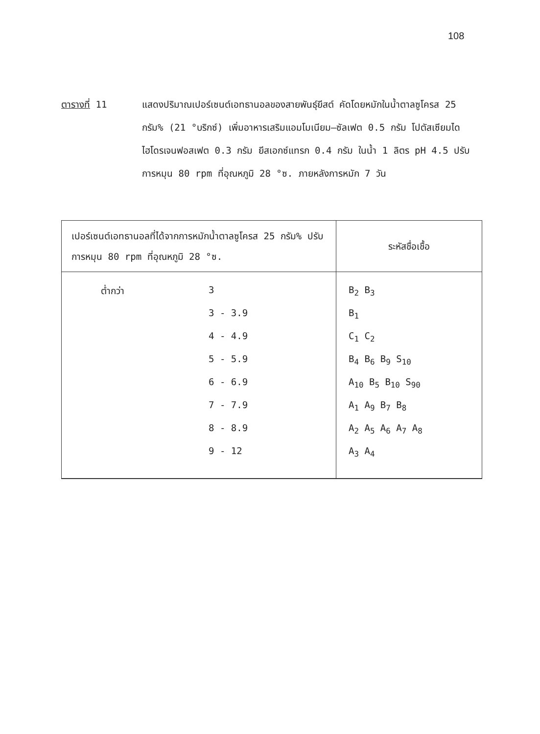108
ตารางที่ 11 แสดงปริมาณเปอร์เซนต์เอทธานอลของสายพันธุ์ยีสต์ คัดโดยหมักในน้ำตาลซูโครส 25 กรัม% (21 °บริกซ์) เพิ่มอาหารเสริมแอมโมเนียม–ซัลเฟต 0.5 กรัม โปตัสเซียมไดไฮโดรเจนฟอสเฟต 0.3 กรัม ยีสเอกซ์แทรก 0.4 กรัม ในน้ำ 1 ลิตร pH 4.5 ปรับการหมุน 80 rpm ที่อุณหภูมิ 28 °ซ. ภายหลังการหมัก 7 วัน
| เปอร์เซนต์เอทธานอลที่ได้จากการหมักน้ำตาลซูโครส 25 กรัม% ปรับการหมุน 80 rpm ที่อุณหภูมิ 28 °ซ. | ระหัสชื่อเชื้อ |
| --- | --- |
| ต่ำกว่า 3 3 - 3.9 4 - 4.9 5 - 5.9 6 - 6.9 7 - 7.9 8 - 8.9 9 - 12 | B<sub>2</sub> B<sub>3</sub> B<sub>1</sub> C<sub>1</sub> C<sub>2</sub> B<sub>4</sub> B<sub>6</sub> B<sub>9</sub> S<sub>10</sub> A<sub>10</sub> B<sub>5</sub> B<sub>10</sub> S<sub>90</sub> A<sub>1</sub> A<sub>9</sub> B<sub>7</sub> B<sub>8</sub> A<sub>2</sub> A<sub>5</sub> A<sub>6</sub> A<sub>7</sub> A<sub>8</sub> A<sub>3</sub> A<sub>4</sub> |